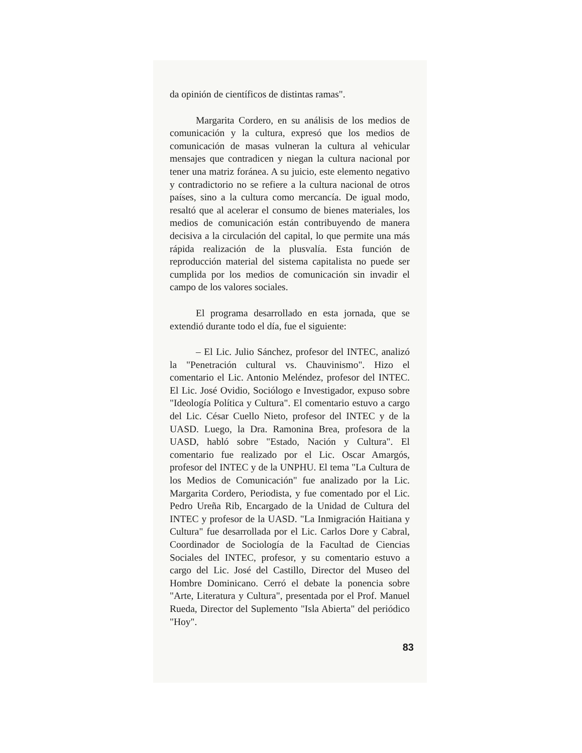da opinión de científicos de distintas ramas".
Margarita Cordero, en su análisis de los medios de comunicación y la cultura, expresó que los medios de comunicación de masas vulneran la cultura al vehicular mensajes que contradicen y niegan la cultura nacional por tener una matriz foránea. A su juicio, este elemento negativo y contradictorio no se refiere a la cultura nacional de otros países, sino a la cultura como mercancía. De igual modo, resaltó que al acelerar el consumo de bienes materiales, los medios de comunicación están contribuyendo de manera decisiva a la circulación del capital, lo que permite una más rápida realización de la plusvalía. Esta función de reproducción material del sistema capitalista no puede ser cumplida por los medios de comunicación sin invadir el campo de los valores sociales.
El programa desarrollado en esta jornada, que se extendió durante todo el día, fue el siguiente:
– El Lic. Julio Sánchez, profesor del INTEC, analizó la "Penetración cultural vs. Chauvinismo". Hizo el comentario el Lic. Antonio Meléndez, profesor del INTEC. El Lic. José Ovidio, Sociólogo e Investigador, expuso sobre "Ideología Política y Cultura". El comentario estuvo a cargo del Lic. César Cuello Nieto, profesor del INTEC y de la UASD. Luego, la Dra. Ramonina Brea, profesora de la UASD, habló sobre "Estado, Nación y Cultura". El comentario fue realizado por el Lic. Oscar Amargós, profesor del INTEC y de la UNPHU. El tema "La Cultura de los Medios de Comunicación" fue analizado por la Lic. Margarita Cordero, Periodista, y fue comentado por el Lic. Pedro Ureña Rib, Encargado de la Unidad de Cultura del INTEC y profesor de la UASD. "La Inmigración Haitiana y Cultura" fue desarrollada por el Lic. Carlos Dore y Cabral, Coordinador de Sociología de la Facultad de Ciencias Sociales del INTEC, profesor, y su comentario estuvo a cargo del Lic. José del Castillo, Director del Museo del Hombre Dominicano. Cerró el debate la ponencia sobre "Arte, Literatura y Cultura", presentada por el Prof. Manuel Rueda, Director del Suplemento "Isla Abierta" del periódico "Hoy".
83